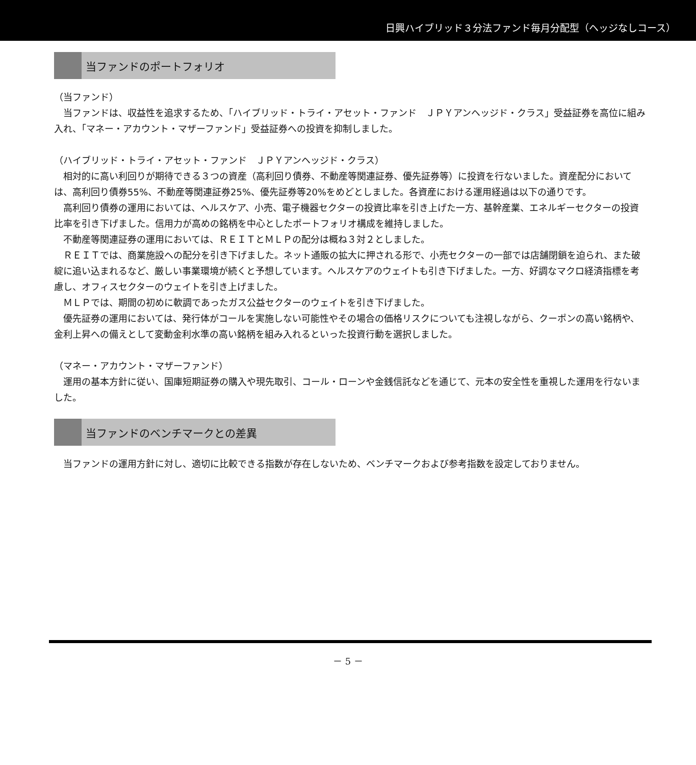日興ハイブリッド３分法ファンド毎月分配型（ヘッジなしコース）
当ファンドのポートフォリオ
（当ファンド）
当ファンドは、収益性を追求するため、「ハイブリッド・トライ・アセット・ファンド　ＪＰＹアンヘッジド・クラス」受益証券を高位に組み入れ、「マネー・アカウント・マザーファンド」受益証券への投資を抑制しました。
（ハイブリッド・トライ・アセット・ファンド　ＪＰＹアンヘッジド・クラス）
相対的に高い利回りが期待できる３つの資産（高利回り債券、不動産等関連証券、優先証券等）に投資を行ないました。資産配分においては、高利回り債券55%、不動産等関連証券25%、優先証券等20%をめどとしました。各資産における運用経過は以下の通りです。
高利回り債券の運用においては、ヘルスケア、小売、電子機器セクターの投資比率を引き上げた一方、基幹産業、エネルギーセクターの投資比率を引き下げました。信用力が高めの銘柄を中心としたポートフォリオ構成を維持しました。
不動産等関連証券の運用においては、ＲＥＩＴとＭＬＰの配分は概ね３対２としました。
ＲＥＩＴでは、商業施設への配分を引き下げました。ネット通販の拡大に押される形で、小売セクターの一部では店舗閉鎖を迫られ、また破綻に追い込まれるなど、厳しい事業環境が続くと予想しています。ヘルスケアのウェイトも引き下げました。一方、好調なマクロ経済指標を考慮し、オフィスセクターのウェイトを引き上げました。
ＭＬＰでは、期間の初めに軟調であったガス公益セクターのウェイトを引き下げました。
優先証券の運用においては、発行体がコールを実施しない可能性やその場合の価格リスクについても注視しながら、クーポンの高い銘柄や、金利上昇への備えとして変動金利水準の高い銘柄を組み入れるといった投資行動を選択しました。
（マネー・アカウント・マザーファンド）
運用の基本方針に従い、国庫短期証券の購入や現先取引、コール・ローンや金銭信託などを通じて、元本の安全性を重視した運用を行ないました。
当ファンドのベンチマークとの差異
当ファンドの運用方針に対し、適切に比較できる指数が存在しないため、ベンチマークおよび参考指数を設定しておりません。
－ 5 －